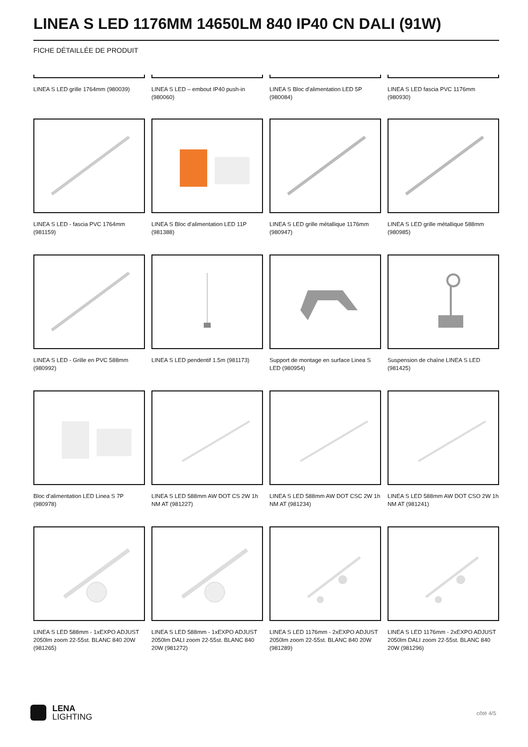LINEA S LED 1176MM 14650LM 840 IP40 CN DALI (91W)
FICHE DÉTAILLÉE DE PRODUIT
LINEA S LED grille 1764mm (980039)
LINEA S LED – embout IP40 push-in (980060)
LINEA S Bloc d'alimentation LED 5P (980084)
LINEA S LED fascia PVC 1176mm (980930)
LINEA S LED - fascia PVC 1764mm (981159)
LINEA S Bloc d'alimentation LED 11P (981388)
LINEA S LED grille métallique 1176mm (980947)
LINEA S LED grille métallique 588mm (980985)
LINEA S LED - Grille en PVC 588mm (980992)
LINEA S LED pendentif 1.5m (981173)
Support de montage en surface Linea S LED (980954)
Suspension de chaîne LINEA S LED (981425)
Bloc d'alimentation LED Linea S 7P (980978)
LINEA S LED 588mm AW DOT CS 2W 1h NM AT (981227)
LINEA S LED 588mm AW DOT CSC 2W 1h NM AT (981234)
LINEA S LED 588mm AW DOT CSO 2W 1h NM AT (981241)
LINEA S LED 588mm - 1xEXPO ADJUST 2050lm zoom 22-55st. BLANC 840 20W (981265)
LINEA S LED 588mm - 1xEXPO ADJUST 2050lm DALI zoom 22-55st. BLANC 840 20W (981272)
LINEA S LED 1176mm - 2xEXPO ADJUST 2050lm zoom 22-55st. BLANC 840 20W (981289)
LINEA S LED 1176mm - 2xEXPO ADJUST 2050lm DALI zoom 22-55st. BLANC 840 20W (981296)
LENA
LIGHTING
côté 4/5